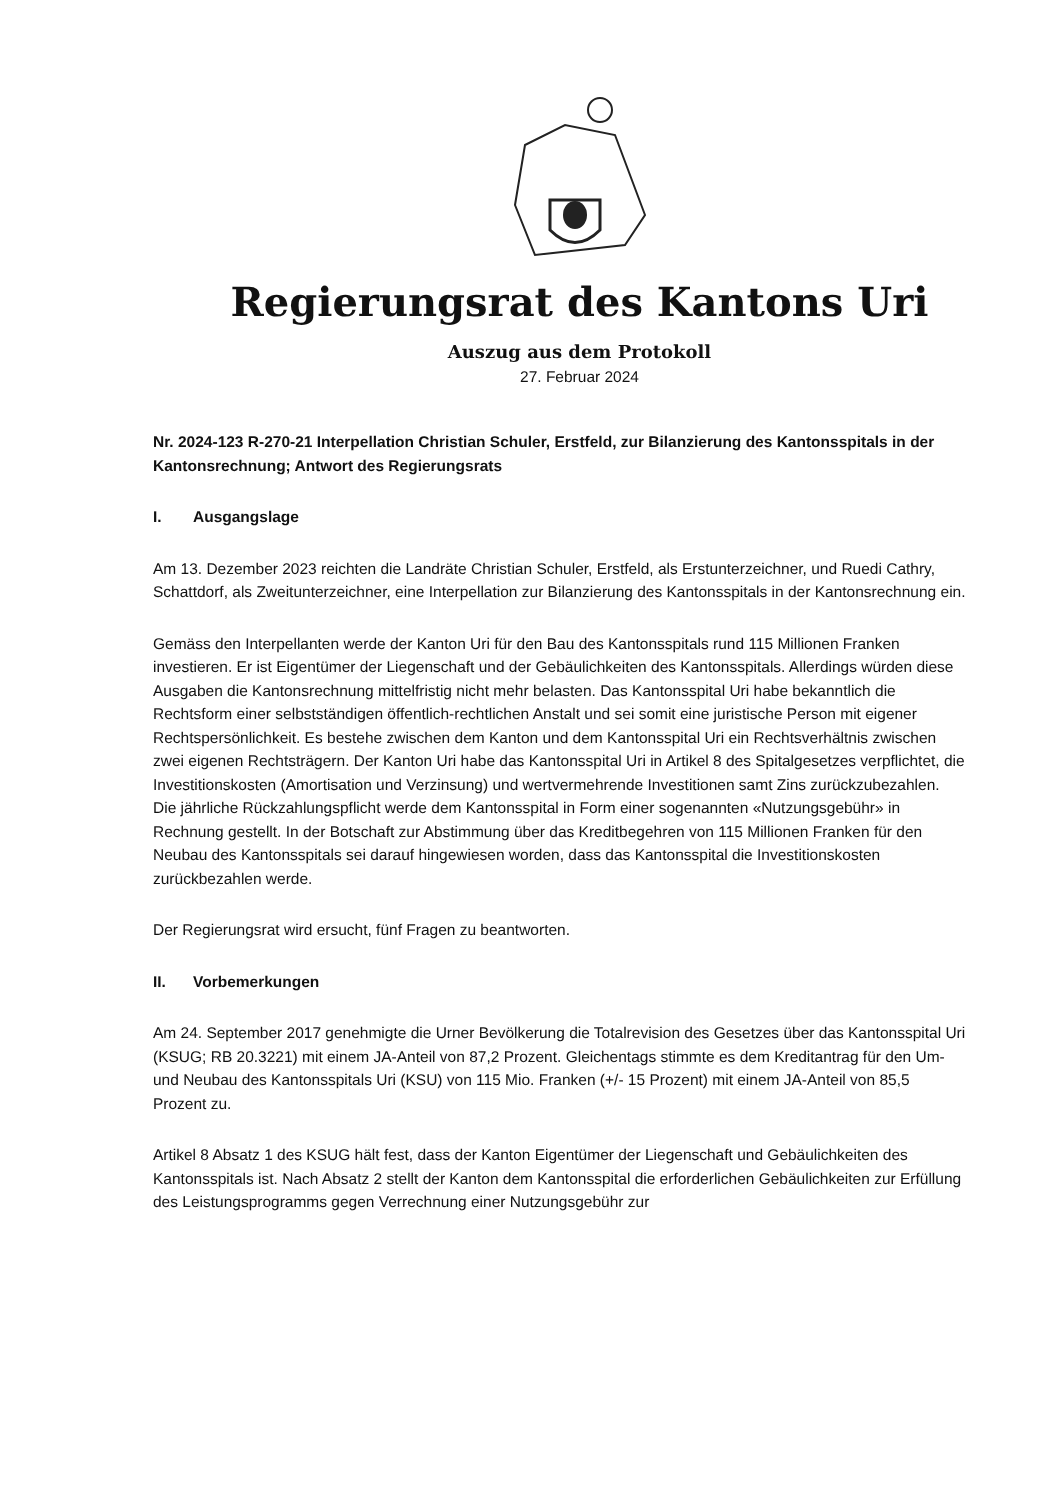Regierungsrat des Kantons Uri
Auszug aus dem Protokoll
27. Februar 2024
Nr. 2024-123 R-270-21 Interpellation Christian Schuler, Erstfeld, zur Bilanzierung des Kantonsspitals in der Kantonsrechnung; Antwort des Regierungsrats
I. Ausgangslage
Am 13. Dezember 2023 reichten die Landräte Christian Schuler, Erstfeld, als Erstunterzeichner, und Ruedi Cathry, Schattdorf, als Zweitunterzeichner, eine Interpellation zur Bilanzierung des Kantonsspitals in der Kantonsrechnung ein.
Gemäss den Interpellanten werde der Kanton Uri für den Bau des Kantonsspitals rund 115 Millionen Franken investieren. Er ist Eigentümer der Liegenschaft und der Gebäulichkeiten des Kantonsspitals. Allerdings würden diese Ausgaben die Kantonsrechnung mittelfristig nicht mehr belasten. Das Kantonsspital Uri habe bekanntlich die Rechtsform einer selbstständigen öffentlich-rechtlichen Anstalt und sei somit eine juristische Person mit eigener Rechtspersönlichkeit. Es bestehe zwischen dem Kanton und dem Kantonsspital Uri ein Rechtsverhältnis zwischen zwei eigenen Rechtsträgern. Der Kanton Uri habe das Kantonsspital Uri in Artikel 8 des Spitalgesetzes verpflichtet, die Investitionskosten (Amortisation und Verzinsung) und wertvermehrende Investitionen samt Zins zurückzubezahlen. Die jährliche Rückzahlungspflicht werde dem Kantonsspital in Form einer sogenannten «Nutzungsgebühr» in Rechnung gestellt. In der Botschaft zur Abstimmung über das Kreditbegehren von 115 Millionen Franken für den Neubau des Kantonsspitals sei darauf hingewiesen worden, dass das Kantonsspital die Investitionskosten zurückbezahlen werde.
Der Regierungsrat wird ersucht, fünf Fragen zu beantworten.
II. Vorbemerkungen
Am 24. September 2017 genehmigte die Urner Bevölkerung die Totalrevision des Gesetzes über das Kantonsspital Uri (KSUG; RB 20.3221) mit einem JA-Anteil von 87,2 Prozent. Gleichentags stimmte es dem Kreditantrag für den Um- und Neubau des Kantonsspitals Uri (KSU) von 115 Mio. Franken (+/- 15 Prozent) mit einem JA-Anteil von 85,5 Prozent zu.
Artikel 8 Absatz 1 des KSUG hält fest, dass der Kanton Eigentümer der Liegenschaft und Gebäulichkeiten des Kantonsspitals ist. Nach Absatz 2 stellt der Kanton dem Kantonsspital die erforderlichen Gebäulichkeiten zur Erfüllung des Leistungsprogramms gegen Verrechnung einer Nutzungsgebühr zur